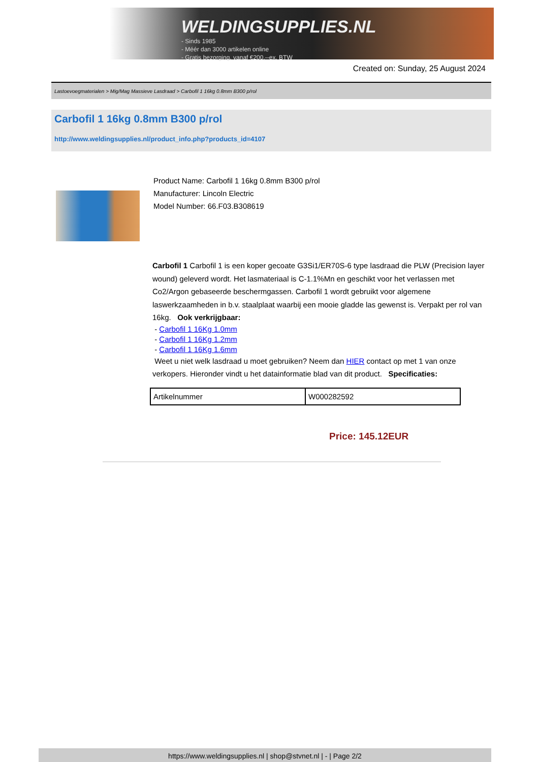WELDINGSUPPLIES.NL
- Sinds 1985
- Méér dan 3000 artikelen online
- Gratis bezorging, vanaf €200,--ex. BTW
Created on: Sunday, 25 August 2024
Lastoevoegmaterialen > Mig/Mag Massieve Lasdraad > Carbofil 1 16kg 0.8mm B300 p/rol
Carbofil 1 16kg 0.8mm B300 p/rol
http://www.weldingsupplies.nl/product_info.php?products_id=4107
Product Name: Carbofil 1 16kg 0.8mm B300 p/rol
Manufacturer: Lincoln Electric
Model Number: 66.F03.B308619
Carbofil 1 Carbofil 1 is een koper gecoate G3Si1/ER70S-6 type lasdraad die PLW (Precision layer wound) geleverd wordt. Het lasmateriaal is C-1.1%Mn en geschikt voor het verlassen met Co2/Argon gebaseerde beschermgassen. Carbofil 1 wordt gebruikt voor algemene laswerkzaamheden in b.v. staalplaat waarbij een mooie gladde las gewenst is. Verpakt per rol van 16kg. Ook verkrijgbaar:
- Carbofil 1 16Kg 1.0mm
- Carbofil 1 16Kg 1.2mm
- Carbofil 1 16Kg 1.6mm
Weet u niet welk lasdraad u moet gebruiken? Neem dan HIER contact op met 1 van onze verkopers. Hieronder vindt u het datainformatie blad van dit product. Specificaties:
| Artikelnummer | W000282592 |
Price: 145.12EUR
https://www.weldingsupplies.nl | shop@stvnet.nl | - | Page 2/2